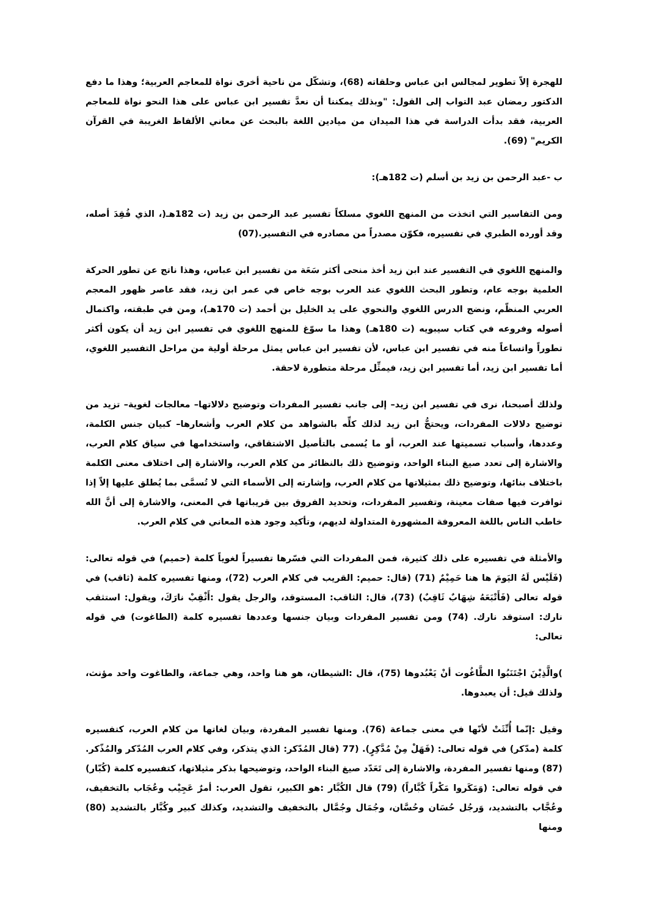للهجرة إلاّ تطوير لمجالس ابن عباس وحلقاته (68)، وتشكّل من ناحية أخرى نواة للمعاجم العربية؛ وهذا ما دفع الدكتور رمضان عبد التواب إلى القول: "وبذلك يمكننا أن نعدَّ تفسير ابن عباس على هذا النحو نواة للمعاجم العربية، فقد بدأت الدراسة في هذا الميدان من ميادين اللغة بالبحث عن معاني الألفاظ الغريبة في القرآن الكريم" (69).
ب -عبد الرحمن بن زيد بن أسلم (ت 182هـ):
ومن التفاسير التي اتخذت من المنهج اللغوي مسلكاً تفسير عبد الرحمن بن زيد (ت 182هـ(، الذي فُقِدَ أصله، وقد أورده الطبري في تفسيره، فكوّن مصدراً من مصادره في التفسير.(07)
والمنهج اللغوي في التفسير عند ابن زيد أخذ منحى أكثر سَعَة من تفسير ابن عباس، وهذا ناتج عن تطور الحركة العلمية بوجه عام، وتطور البحث اللغوي عند العرب بوجه خاص في عمر ابن زيد، فقد عاصر ظهور المعجم العربي المنظّم، ونضج الدرس اللغوي والنحوي على يد الخليل بن أحمد (ت 170هـ)، ومن في طبقته، واكتمال أصوله وفروعه في كتاب سيبويه (ت 180هـ) وهذا ما سوّغ للمنهج اللغوي في تفسير ابن زيد أن يكون أكثر تطوراً واتساعاً منه في تفسير ابن عباس، لأن تفسير ابن عباس يمثل مرحلة أولية من مراحل التفسير اللغوي، أما تفسير ابن زيد، أما تفسير ابن زيد، فيمثِّل مرحلة متطورة لاحقة.
ولذلك أصبحنا، نرى في تفسير ابن زيد– إلى جانب تفسير المفردات وتوضيح دلالاتها– معالجات لغوية– تزيد من توضيح دلالات المفردات، ويحتجُّ ابن زيد لذلك كلِّه بالشواهد من كلام العرب وأشعارها– كبيان جنس الكلمة، وعددها، وأسباب تسميتها عند العرب، أو ما يُسمى بالتأصيل الاشتقاقي، واستخدامها في سياق كلام العرب، والاشارة إلى تعدد صيغ البناء الواحد، وتوضيح ذلك بالنظائر من كلام العرب، والاشارة إلى اختلاف معنى الكلمة باختلاف بنائها، وتوضيح ذلك بمثيلاتها من كلام العرب، وإشارته إلى الأسماء التي لا تُسمَّى بما يُطلق عليها إلاّ إذا توافرت فيها صفات معينة، وتفسير المفردات، وتحديد الفروق بين قريباتها في المعنى، والاشارة إلى أنَّ الله خاطب الناس باللغة المعروفة المشهورة المتداولة لديهم، وتأكيد وجود هذه المعاني في كلام العرب.
والأمثلة في تفسيره على ذلك كثيرة، فمن المفردات التي فسّرها تفسيراً لغوياً كلمة (حميم) في قوله تعالى: (فَلَيْس لَهُ اليَومَ ها هنا حَمِيْمٌ (71) (قال: حميم: القريب في كلام العرب (72)، ومنها تفسيره كلمة (ثاقب) في قوله تعالى (فَأَتْبَعَهُ شِهَابٌ ثَاقِبٌ) (73)، قال: الثاقب: المستوقد، والرجل يقول :أَثْقِبْ نارَكَ، ويقول: استثقب نارك: استوقد نارك. (74) ومن تفسير المفردات وبيان جنسها وعددها تفسيره كلمة (الطاغوت) في قوله تعالى:
)والَّذِيْنَ اجْتَنَبُوا الطَّاغُوت أنْ يَعْبُدوها (75)، قال :الشيطان، هو هنا واحد، وهي جماعة، والطاغوت واحد مؤنث، ولذلك قيل: أن يعبدوها.
وقيل :إنّما أُنِّثَتْ لأنّها في معنى جماعة (76). ومنها تفسير المفردة، وبيان لغاتها من كلام العرب، كتفسيره كلمة (مدّكر) في قوله تعالى: (فَهَلْ مِنْ مُدَّكِرٍ). (77 (قال المُدّكر: الذي يتذكر، وفي كلام العرب المُدّكر والمُذّكر. (87) ومنها تفسير المفردة، والاشارة إلى تَعَدّد صيغ البناء الواحد، وتوضيحها بذكر مثيلاتها، كتفسيره كلمة (كُبّار) في قوله تعالى: (وَمَكَروا مَكْراً كُبَّاراً) (79) قال الكُبَّار :هو الكبير، تقول العرب: أمرٌ عَجِيْب وعُجَاب بالتخفيف، وعُجَّاب بالتشديد، وَرجُل حُسَان وحُسَّان، وجُمَال وجُمَّال بالتخفيف والتشديد، وكذلك كبير وكُبَّار بالتشديد (80) ومنها